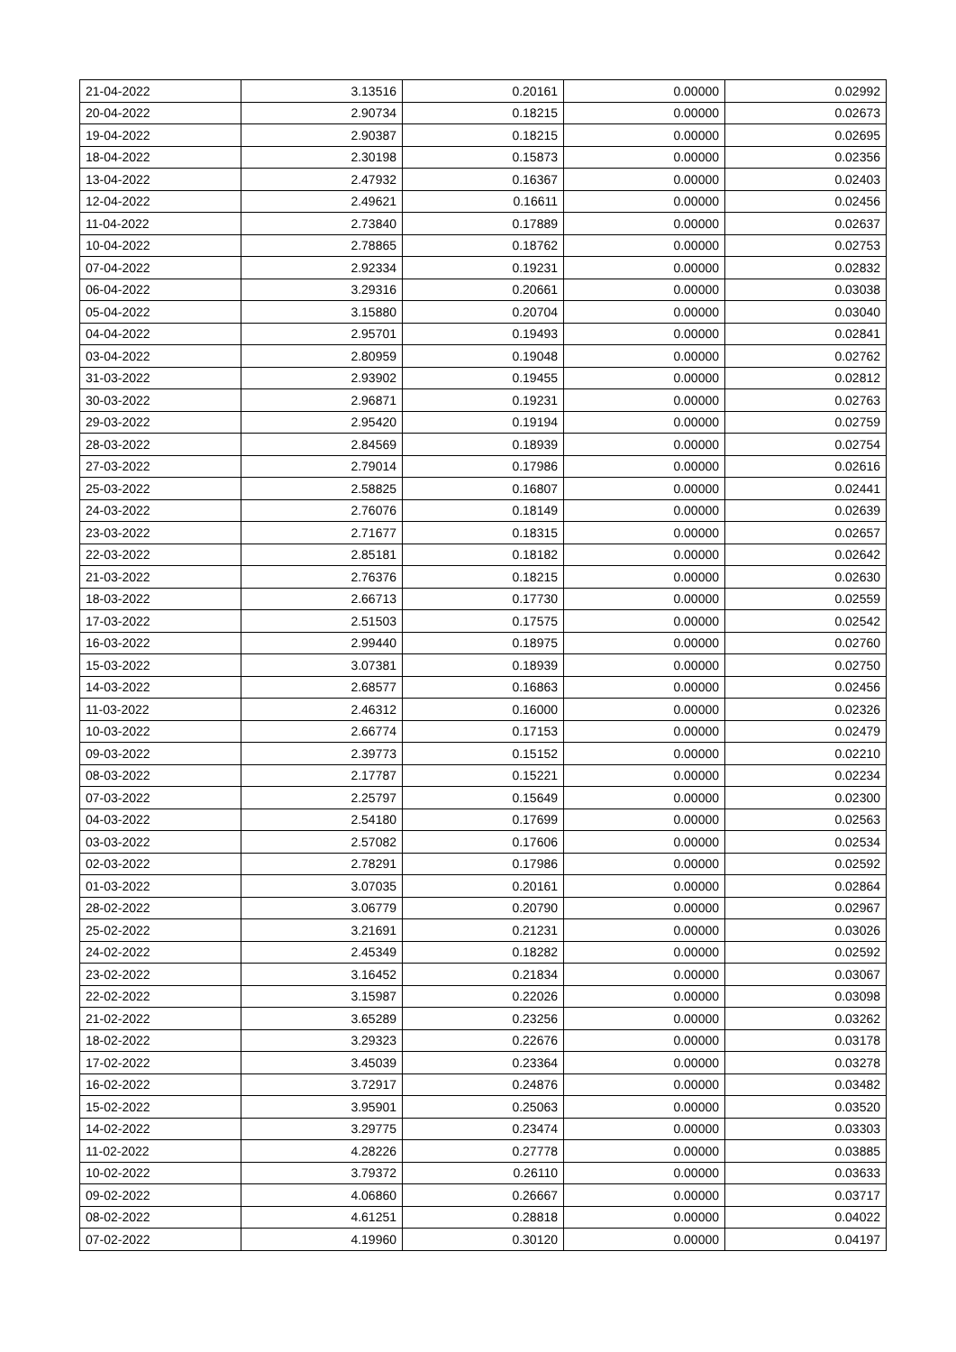| 21-04-2022 | 3.13516 | 0.20161 | 0.00000 | 0.02992 |
| 20-04-2022 | 2.90734 | 0.18215 | 0.00000 | 0.02673 |
| 19-04-2022 | 2.90387 | 0.18215 | 0.00000 | 0.02695 |
| 18-04-2022 | 2.30198 | 0.15873 | 0.00000 | 0.02356 |
| 13-04-2022 | 2.47932 | 0.16367 | 0.00000 | 0.02403 |
| 12-04-2022 | 2.49621 | 0.16611 | 0.00000 | 0.02456 |
| 11-04-2022 | 2.73840 | 0.17889 | 0.00000 | 0.02637 |
| 10-04-2022 | 2.78865 | 0.18762 | 0.00000 | 0.02753 |
| 07-04-2022 | 2.92334 | 0.19231 | 0.00000 | 0.02832 |
| 06-04-2022 | 3.29316 | 0.20661 | 0.00000 | 0.03038 |
| 05-04-2022 | 3.15880 | 0.20704 | 0.00000 | 0.03040 |
| 04-04-2022 | 2.95701 | 0.19493 | 0.00000 | 0.02841 |
| 03-04-2022 | 2.80959 | 0.19048 | 0.00000 | 0.02762 |
| 31-03-2022 | 2.93902 | 0.19455 | 0.00000 | 0.02812 |
| 30-03-2022 | 2.96871 | 0.19231 | 0.00000 | 0.02763 |
| 29-03-2022 | 2.95420 | 0.19194 | 0.00000 | 0.02759 |
| 28-03-2022 | 2.84569 | 0.18939 | 0.00000 | 0.02754 |
| 27-03-2022 | 2.79014 | 0.17986 | 0.00000 | 0.02616 |
| 25-03-2022 | 2.58825 | 0.16807 | 0.00000 | 0.02441 |
| 24-03-2022 | 2.76076 | 0.18149 | 0.00000 | 0.02639 |
| 23-03-2022 | 2.71677 | 0.18315 | 0.00000 | 0.02657 |
| 22-03-2022 | 2.85181 | 0.18182 | 0.00000 | 0.02642 |
| 21-03-2022 | 2.76376 | 0.18215 | 0.00000 | 0.02630 |
| 18-03-2022 | 2.66713 | 0.17730 | 0.00000 | 0.02559 |
| 17-03-2022 | 2.51503 | 0.17575 | 0.00000 | 0.02542 |
| 16-03-2022 | 2.99440 | 0.18975 | 0.00000 | 0.02760 |
| 15-03-2022 | 3.07381 | 0.18939 | 0.00000 | 0.02750 |
| 14-03-2022 | 2.68577 | 0.16863 | 0.00000 | 0.02456 |
| 11-03-2022 | 2.46312 | 0.16000 | 0.00000 | 0.02326 |
| 10-03-2022 | 2.66774 | 0.17153 | 0.00000 | 0.02479 |
| 09-03-2022 | 2.39773 | 0.15152 | 0.00000 | 0.02210 |
| 08-03-2022 | 2.17787 | 0.15221 | 0.00000 | 0.02234 |
| 07-03-2022 | 2.25797 | 0.15649 | 0.00000 | 0.02300 |
| 04-03-2022 | 2.54180 | 0.17699 | 0.00000 | 0.02563 |
| 03-03-2022 | 2.57082 | 0.17606 | 0.00000 | 0.02534 |
| 02-03-2022 | 2.78291 | 0.17986 | 0.00000 | 0.02592 |
| 01-03-2022 | 3.07035 | 0.20161 | 0.00000 | 0.02864 |
| 28-02-2022 | 3.06779 | 0.20790 | 0.00000 | 0.02967 |
| 25-02-2022 | 3.21691 | 0.21231 | 0.00000 | 0.03026 |
| 24-02-2022 | 2.45349 | 0.18282 | 0.00000 | 0.02592 |
| 23-02-2022 | 3.16452 | 0.21834 | 0.00000 | 0.03067 |
| 22-02-2022 | 3.15987 | 0.22026 | 0.00000 | 0.03098 |
| 21-02-2022 | 3.65289 | 0.23256 | 0.00000 | 0.03262 |
| 18-02-2022 | 3.29323 | 0.22676 | 0.00000 | 0.03178 |
| 17-02-2022 | 3.45039 | 0.23364 | 0.00000 | 0.03278 |
| 16-02-2022 | 3.72917 | 0.24876 | 0.00000 | 0.03482 |
| 15-02-2022 | 3.95901 | 0.25063 | 0.00000 | 0.03520 |
| 14-02-2022 | 3.29775 | 0.23474 | 0.00000 | 0.03303 |
| 11-02-2022 | 4.28226 | 0.27778 | 0.00000 | 0.03885 |
| 10-02-2022 | 3.79372 | 0.26110 | 0.00000 | 0.03633 |
| 09-02-2022 | 4.06860 | 0.26667 | 0.00000 | 0.03717 |
| 08-02-2022 | 4.61251 | 0.28818 | 0.00000 | 0.04022 |
| 07-02-2022 | 4.19960 | 0.30120 | 0.00000 | 0.04197 |